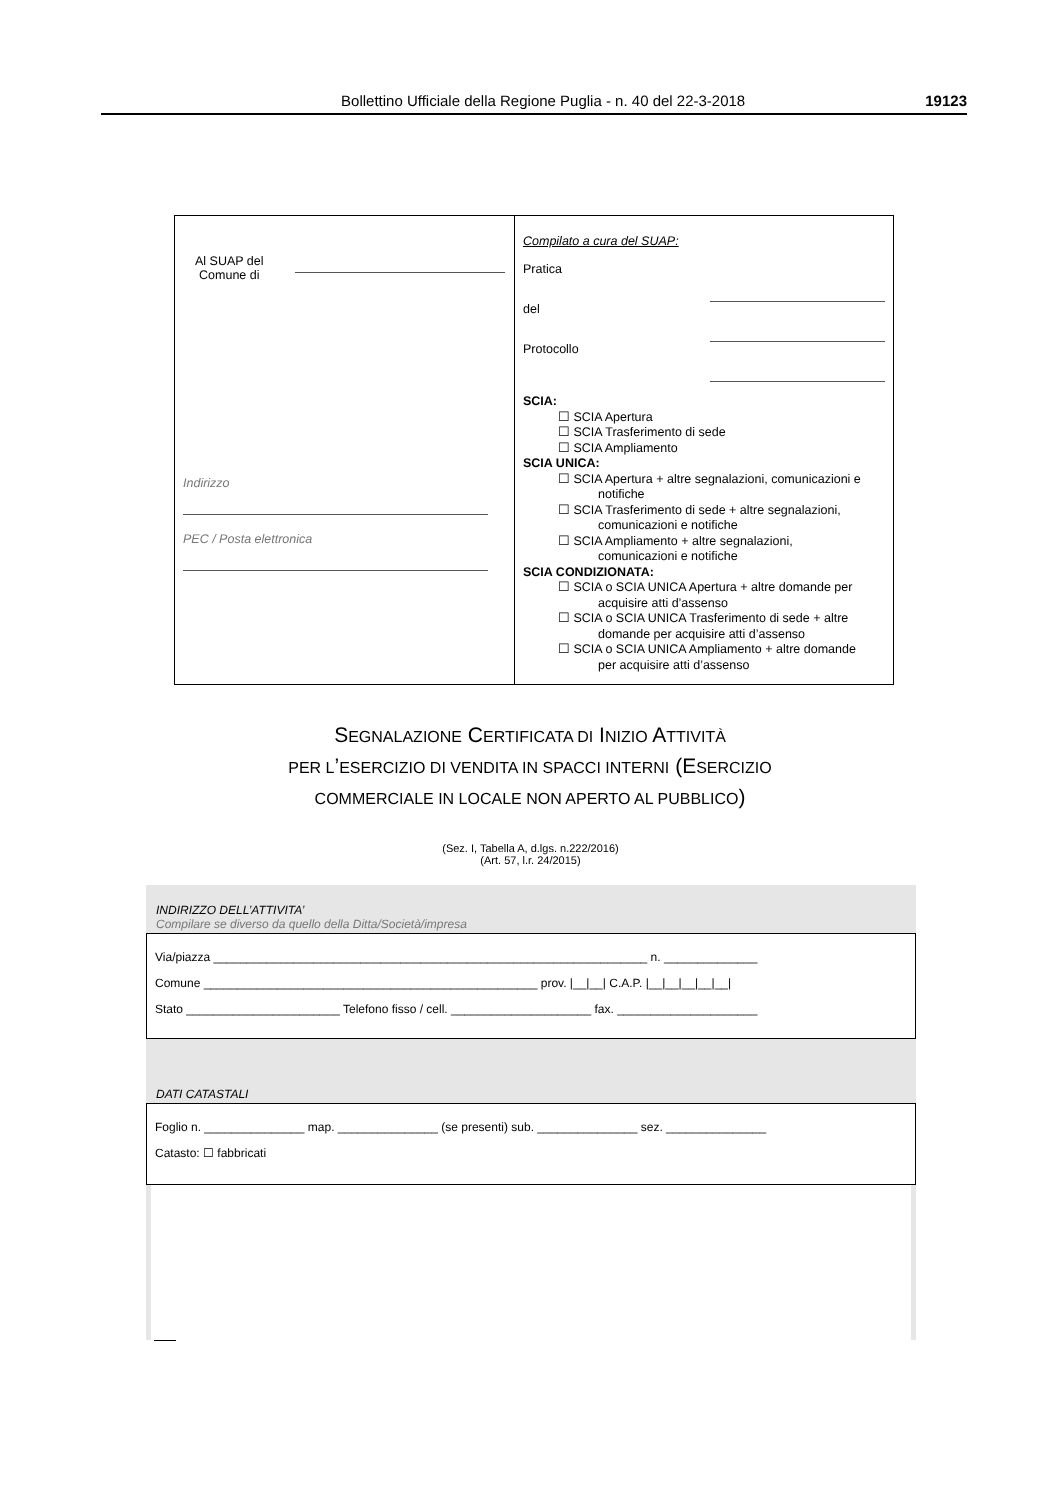Bollettino Ufficiale della Regione Puglia - n. 40 del 22-3-2018 19123
Al SUAP del
Comune di
Indirizzo
PEC / Posta elettronica
Compilato a cura del SUAP:
Pratica
del
Protocollo
SCIA:
☐ SCIA Apertura
☐ SCIA Trasferimento di sede
☐ SCIA Ampliamento
SCIA UNICA:
☐ SCIA Apertura + altre segnalazioni, comunicazioni e
notifiche
☐ SCIA Trasferimento di sede + altre segnalazioni,
comunicazioni e notifiche
☐ SCIA Ampliamento + altre segnalazioni,
comunicazioni e notifiche
SCIA CONDIZIONATA:
☐ SCIA o SCIA UNICA Apertura + altre domande per
acquisire atti d’assenso
☐ SCIA o SCIA UNICA Trasferimento di sede + altre
domande per acquisire atti d’assenso
☐ SCIA o SCIA UNICA Ampliamento + altre domande
per acquisire atti d’assenso
SEGNALAZIONE CERTIFICATA DI INIZIO ATTIVITÀ
PER L’ESERCIZIO DI VENDITA IN SPACCI INTERNI (ESERCIZIO
COMMERCIALE IN LOCALE NON APERTO AL PUBBLICO)
(Sez. I, Tabella A, d.lgs. n.222/2016)
(Art. 57, l.r. 24/2015)
INDIRIZZO DELL’ATTIVITA’
Compilare se diverso da quello della Ditta/Società/impresa
Via/piazza _________________________________________________________________ n. ______________
Comune __________________________________________________ prov. |__|__| C.A.P. |__|__|__|__|__|
Stato _______________________ Telefono fisso / cell. _____________________ fax. _____________________
DATI CATASTALI
Foglio n. _______________ map. _______________ (se presenti) sub. _______________ sez. _______________
Catasto: ☐ fabbricati